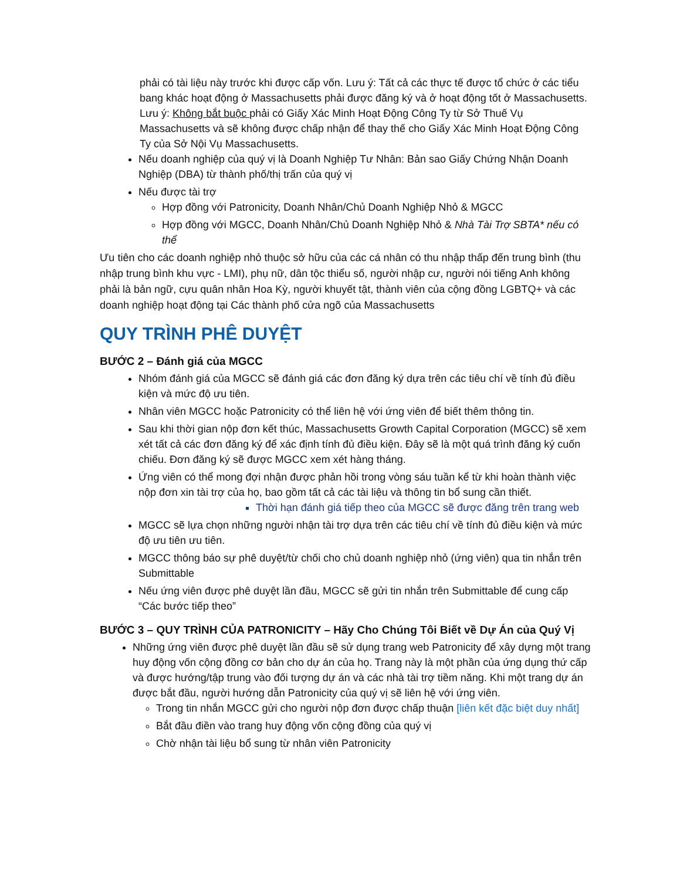phải có tài liệu này trước khi được cấp vốn. Lưu ý: Tất cả các thực tế được tổ chức ở các tiểu bang khác hoạt động ở Massachusetts phải được đăng ký và ở hoạt động tốt ở Massachusetts. Lưu ý: Không bắt buộc phải có Giấy Xác Minh Hoạt Động Công Ty từ Sở Thuế Vụ Massachusetts và sẽ không được chấp nhận để thay thế cho Giấy Xác Minh Hoạt Động Công Ty của Sở Nội Vụ Massachusetts.
Nếu doanh nghiệp của quý vị là Doanh Nghiệp Tư Nhân: Bản sao Giấy Chứng Nhận Doanh Nghiệp (DBA) từ thành phố/thị trấn của quý vị
Nếu được tài trợ
Hợp đồng với Patronicity, Doanh Nhân/Chủ Doanh Nghiệp Nhỏ & MGCC
Hợp đồng với MGCC, Doanh Nhân/Chủ Doanh Nghiệp Nhỏ & Nhà Tài Trợ SBTA* nếu có thể
Ưu tiên cho các doanh nghiệp nhỏ thuộc sở hữu của các cá nhân có thu nhập thấp đến trung bình (thu nhập trung bình khu vực - LMI), phụ nữ, dân tộc thiểu số, người nhập cư, người nói tiếng Anh không phải là bản ngữ, cựu quân nhân Hoa Kỳ, người khuyết tật, thành viên của cộng đồng LGBTQ+ và các doanh nghiệp hoạt động tại Các thành phố cửa ngõ của Massachusetts
QUY TRÌNH PHÊ DUYỆT
BƯỚC 2 – Đánh giá của MGCC
Nhóm đánh giá của MGCC sẽ đánh giá các đơn đăng ký dựa trên các tiêu chí về tính đủ điều kiện và mức độ ưu tiên.
Nhân viên MGCC hoặc Patronicity có thể liên hệ với ứng viên để biết thêm thông tin.
Sau khi thời gian nộp đơn kết thúc, Massachusetts Growth Capital Corporation (MGCC) sẽ xem xét tất cả các đơn đăng ký để xác định tính đủ điều kiện. Đây sẽ là một quá trình đăng ký cuốn chiếu. Đơn đăng ký sẽ được MGCC xem xét hàng tháng.
Ứng viên có thể mong đợi nhận được phản hồi trong vòng sáu tuần kể từ khi hoàn thành việc nộp đơn xin tài trợ của họ, bao gồm tất cả các tài liệu và thông tin bổ sung cần thiết.
Thời hạn đánh giá tiếp theo của MGCC sẽ được đăng trên trang web
MGCC sẽ lựa chọn những người nhận tài trợ dựa trên các tiêu chí về tính đủ điều kiện và mức độ ưu tiên ưu tiên.
MGCC thông báo sự phê duyệt/từ chối cho chủ doanh nghiệp nhỏ (ứng viên) qua tin nhắn trên Submittable
Nếu ứng viên được phê duyệt lần đầu, MGCC sẽ gửi tin nhắn trên Submittable để cung cấp “Các bước tiếp theo”
BƯỚC 3 – QUY TRÌNH CỦA PATRONICITY – Hãy Cho Chúng Tôi Biết về Dự Án của Quý Vị
Những ứng viên được phê duyệt lần đầu sẽ sử dụng trang web Patronicity để xây dựng một trang huy động vốn cộng đồng cơ bản cho dự án của họ. Trang này là một phần của ứng dụng thứ cấp và được hướng/tập trung vào đối tượng dự án và các nhà tài trợ tiềm năng. Khi một trang dự án được bắt đầu, người hướng dẫn Patronicity của quý vị sẽ liên hệ với ứng viên.
Trong tin nhắn MGCC gửi cho người nộp đơn được chấp thuận [liên kết đặc biệt duy nhất]
Bắt đầu điền vào trang huy động vốn cộng đồng của quý vị
Chờ nhận tài liệu bổ sung từ nhân viên Patronicity